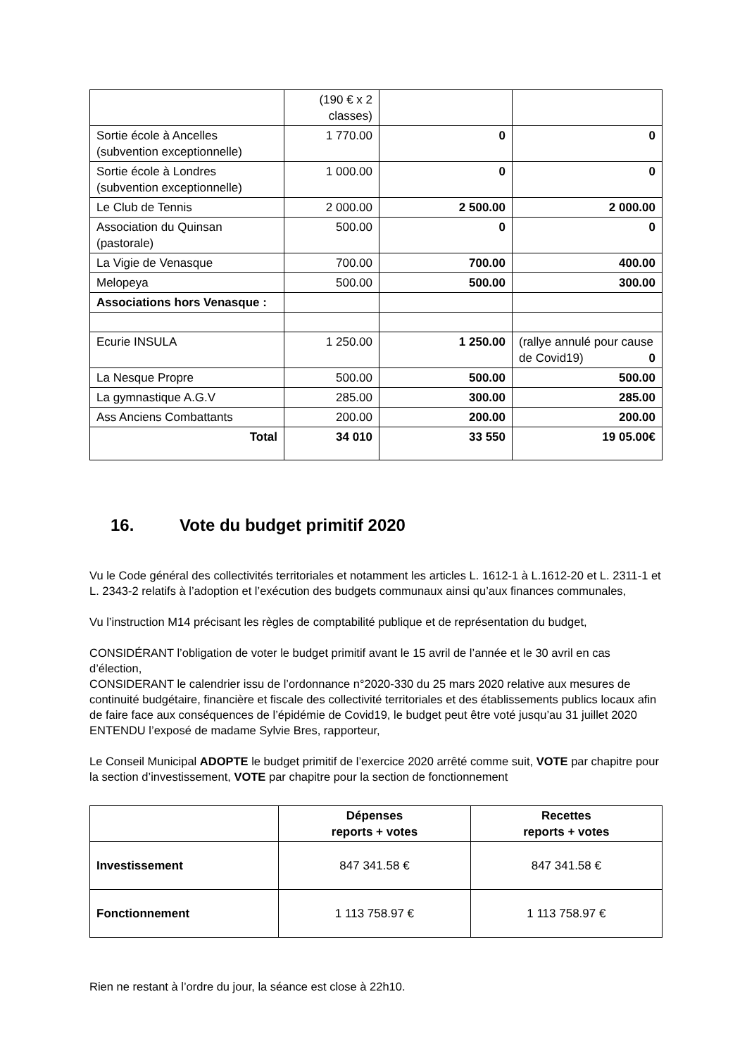| | (190 € x 2 classes) | | |
| Sortie école à Ancelles (subvention exceptionnelle) | 1 770.00 | 0 | 0 |
| Sortie école à Londres (subvention exceptionnelle) | 1 000.00 | 0 | 0 |
| Le Club de Tennis | 2 000.00 | 2 500.00 | 2 000.00 |
| Association du Quinsan (pastorale) | 500.00 | 0 | 0 |
| La Vigie de Venasque | 700.00 | 700.00 | 400.00 |
| Melopeya | 500.00 | 500.00 | 300.00 |
| Associations hors Venasque : | | | |
| Ecurie INSULA | 1 250.00 | 1 250.00 | (rallye annulé pour cause de Covid19) 0 |
| La Nesque Propre | 500.00 | 500.00 | 500.00 |
| La gymnastique A.G.V | 285.00 | 300.00 | 285.00 |
| Ass Anciens Combattants | 200.00 | 200.00 | 200.00 |
| Total | 34 010 | 33 550 | 19 05.00€ |
16. Vote du budget primitif 2020
Vu le Code général des collectivités territoriales et notamment les articles L. 1612-1 à L.1612-20 et L. 2311-1 et L. 2343-2 relatifs à l’adoption et l’exécution des budgets communaux ainsi qu’aux finances communales,
Vu l’instruction M14 précisant les règles de comptabilité publique et de représentation du budget,
CONSIDÉRANT l’obligation de voter le budget primitif avant le 15 avril de l’année et le 30 avril en cas d’élection,
CONSIDERANT le calendrier issu de l’ordonnance n°2020-330 du 25 mars 2020 relative aux mesures de continuité budgétaire, financière et fiscale des collectivité territoriales et des établissements publics locaux afin de faire face aux conséquences de l’épidémie de Covid19, le budget peut être voté jusqu’au 31 juillet 2020
ENTENDU l’exposé de madame Sylvie Bres, rapporteur,
Le Conseil Municipal ADOPTE le budget primitif de l’exercice 2020 arrêté comme suit, VOTE par chapitre pour la section d’investissement, VOTE par chapitre pour la section de fonctionnement
| | Dépenses reports + votes | Recettes reports + votes |
| --- | --- | --- |
| Investissement | 847 341.58 € | 847 341.58 € |
| Fonctionnement | 1 113 758.97 € | 1 113 758.97 € |
Rien ne restant à l’ordre du jour, la séance est close à 22h10.